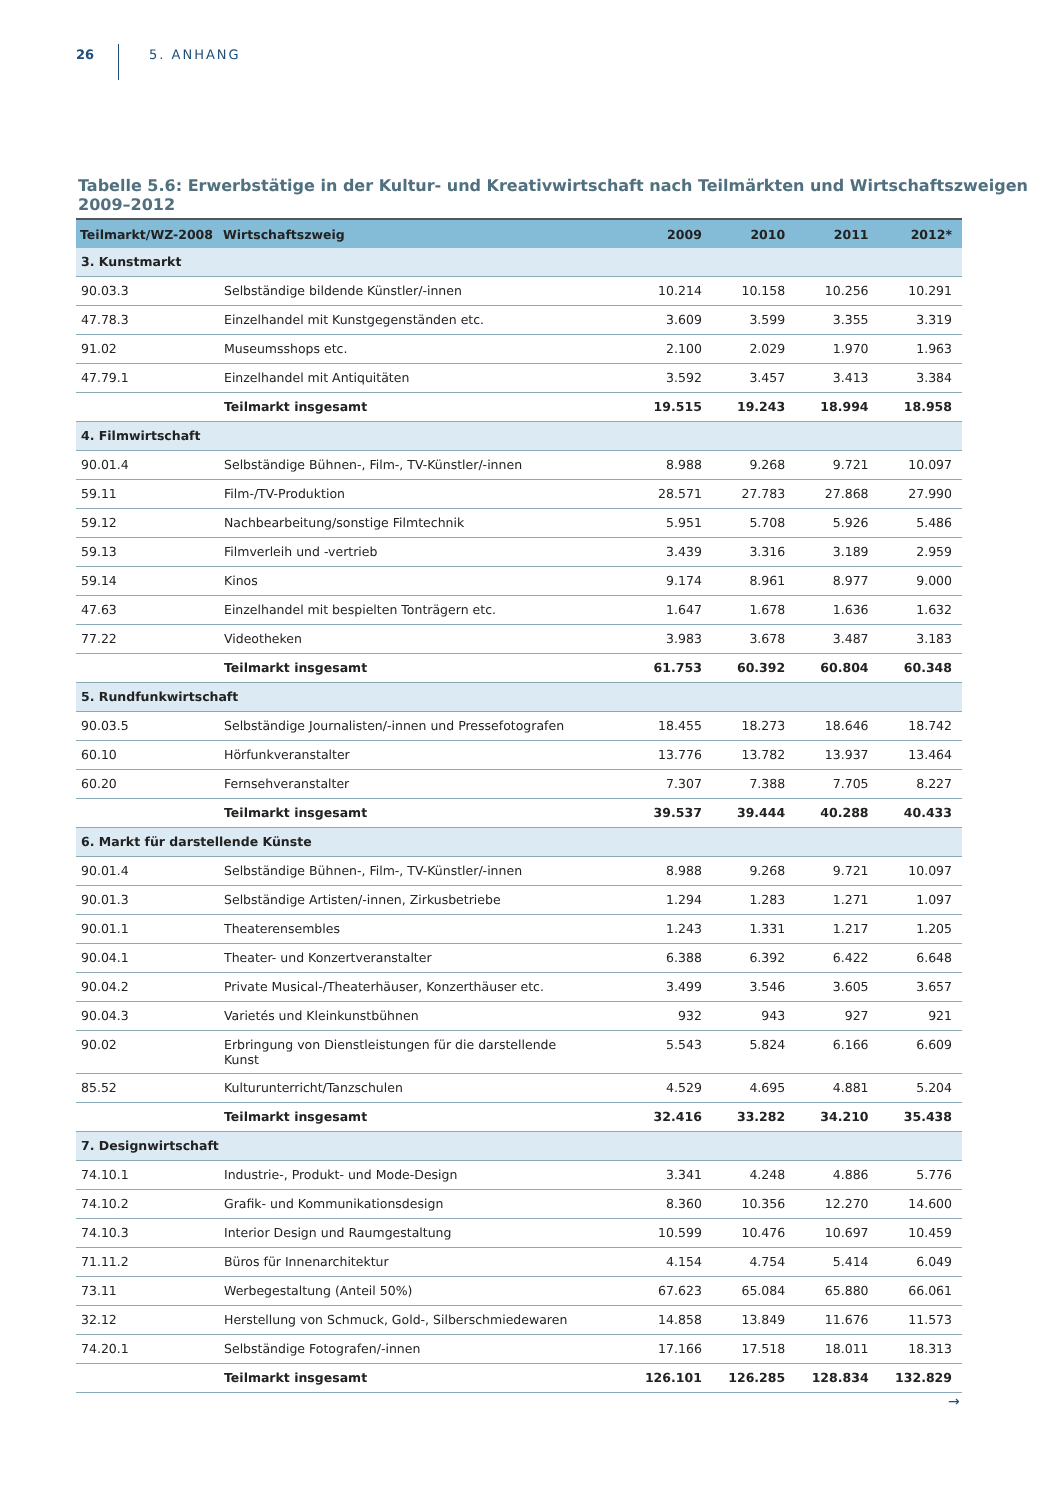26 5. ANHANG
Tabelle 5.6: Erwerbstätige in der Kultur- und Kreativwirtschaft nach Teilmärkten und Wirtschaftszweigen 2009–2012
| Teilmarkt/WZ-2008 | Wirtschaftszweig | 2009 | 2010 | 2011 | 2012* |
| --- | --- | --- | --- | --- | --- |
| 3. Kunstmarkt | | | | | |
| 90.03.3 | Selbständige bildende Künstler/-innen | 10.214 | 10.158 | 10.256 | 10.291 |
| 47.78.3 | Einzelhandel mit Kunstgegenständen etc. | 3.609 | 3.599 | 3.355 | 3.319 |
| 91.02 | Museumsshops etc. | 2.100 | 2.029 | 1.970 | 1.963 |
| 47.79.1 | Einzelhandel mit Antiquitäten | 3.592 | 3.457 | 3.413 | 3.384 |
| | Teilmarkt insgesamt | 19.515 | 19.243 | 18.994 | 18.958 |
| 4. Filmwirtschaft | | | | | |
| 90.01.4 | Selbständige Bühnen-, Film-, TV-Künstler/-innen | 8.988 | 9.268 | 9.721 | 10.097 |
| 59.11 | Film-/TV-Produktion | 28.571 | 27.783 | 27.868 | 27.990 |
| 59.12 | Nachbearbeitung/sonstige Filmtechnik | 5.951 | 5.708 | 5.926 | 5.486 |
| 59.13 | Filmverleih und -vertrieb | 3.439 | 3.316 | 3.189 | 2.959 |
| 59.14 | Kinos | 9.174 | 8.961 | 8.977 | 9.000 |
| 47.63 | Einzelhandel mit bespielten Tonträgern etc. | 1.647 | 1.678 | 1.636 | 1.632 |
| 77.22 | Videotheken | 3.983 | 3.678 | 3.487 | 3.183 |
| | Teilmarkt insgesamt | 61.753 | 60.392 | 60.804 | 60.348 |
| 5. Rundfunkwirtschaft | | | | | |
| 90.03.5 | Selbständige Journalisten/-innen und Pressefotografen | 18.455 | 18.273 | 18.646 | 18.742 |
| 60.10 | Hörfunkveranstalter | 13.776 | 13.782 | 13.937 | 13.464 |
| 60.20 | Fernsehveranstalter | 7.307 | 7.388 | 7.705 | 8.227 |
| | Teilmarkt insgesamt | 39.537 | 39.444 | 40.288 | 40.433 |
| 6. Markt für darstellende Künste | | | | | |
| 90.01.4 | Selbständige Bühnen-, Film-, TV-Künstler/-innen | 8.988 | 9.268 | 9.721 | 10.097 |
| 90.01.3 | Selbständige Artisten/-innen, Zirkusbetriebe | 1.294 | 1.283 | 1.271 | 1.097 |
| 90.01.1 | Theaterensembles | 1.243 | 1.331 | 1.217 | 1.205 |
| 90.04.1 | Theater- und Konzertveranstalter | 6.388 | 6.392 | 6.422 | 6.648 |
| 90.04.2 | Private Musical-/Theaterhäuser, Konzerthäuser etc. | 3.499 | 3.546 | 3.605 | 3.657 |
| 90.04.3 | Varietés und Kleinkunstbühnen | 932 | 943 | 927 | 921 |
| 90.02 | Erbringung von Dienstleistungen für die darstellende Kunst | 5.543 | 5.824 | 6.166 | 6.609 |
| 85.52 | Kulturunterricht/Tanzschulen | 4.529 | 4.695 | 4.881 | 5.204 |
| | Teilmarkt insgesamt | 32.416 | 33.282 | 34.210 | 35.438 |
| 7. Designwirtschaft | | | | | |
| 74.10.1 | Industrie-, Produkt- und Mode-Design | 3.341 | 4.248 | 4.886 | 5.776 |
| 74.10.2 | Grafik- und Kommunikationsdesign | 8.360 | 10.356 | 12.270 | 14.600 |
| 74.10.3 | Interior Design und Raumgestaltung | 10.599 | 10.476 | 10.697 | 10.459 |
| 71.11.2 | Büros für Innenarchitektur | 4.154 | 4.754 | 5.414 | 6.049 |
| 73.11 | Werbegestaltung (Anteil 50%) | 67.623 | 65.084 | 65.880 | 66.061 |
| 32.12 | Herstellung von Schmuck, Gold-, Silberschmiedewaren | 14.858 | 13.849 | 11.676 | 11.573 |
| 74.20.1 | Selbständige Fotografen/-innen | 17.166 | 17.518 | 18.011 | 18.313 |
| | Teilmarkt insgesamt | 126.101 | 126.285 | 128.834 | 132.829 |
→